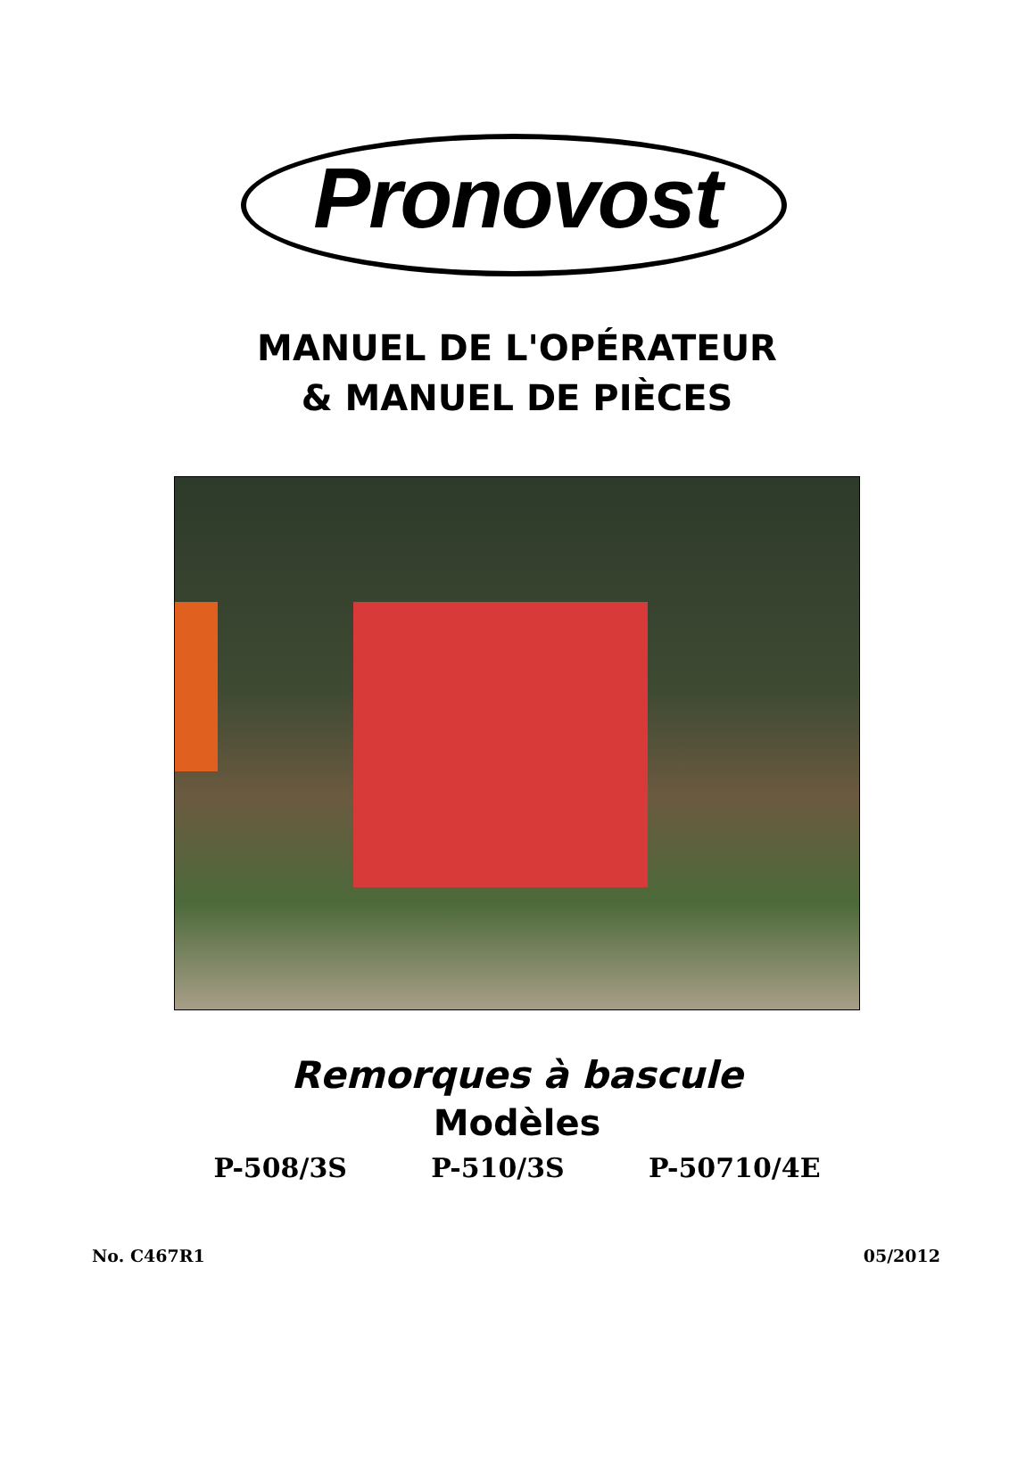Pronovost
MANUEL DE L'OPÉRATEUR
& MANUEL DE PIÈCES
Remorques à bascule
Modèles
P-508/3S P-510/3S P-50710/4E
No. C467R1 05/2012